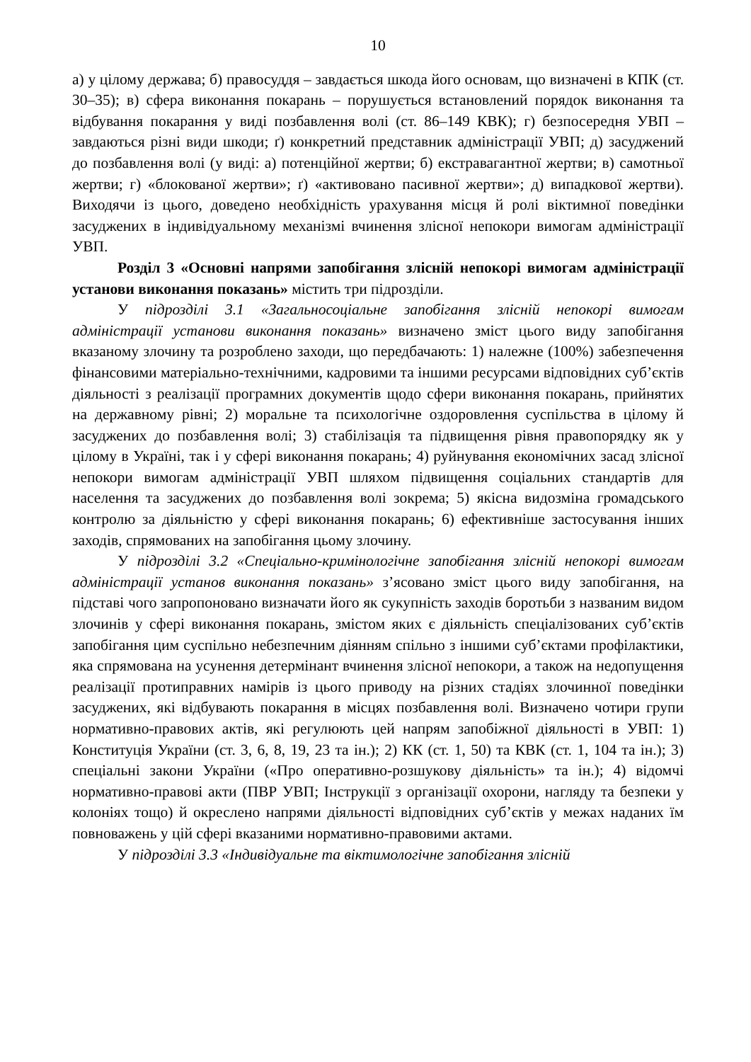10
а) у цілому держава; б) правосуддя – завдається шкода його основам, що визначені в КПК (ст. 30–35); в) сфера виконання покарань – порушується встановлений порядок виконання та відбування покарання у виді позбавлення волі (ст. 86–149 КВК); г) безпосередня УВП – завдаються різні види шкоди; ґ) конкретний представник адміністрації УВП; д) засуджений до позбавлення волі (у виді: а) потенційної жертви; б) екстравагантної жертви; в) самотньої жертви; г) «блокованої жертви»; ґ) «активовано пасивної жертви»; д) випадкової жертви). Виходячи із цього, доведено необхідність урахування місця й ролі віктимної поведінки засуджених в індивідуальному механізмі вчинення злісної непокори вимогам адміністрації УВП.
Розділ 3 «Основні напрями запобігання злісній непокорі вимогам адміністрації установи виконання показань» містить три підрозділи.
У підрозділі 3.1 «Загальносоціальне запобігання злісній непокорі вимогам адміністрації установи виконання показань» визначено зміст цього виду запобігання вказаному злочину та розроблено заходи, що передбачають: 1) належне (100%) забезпечення фінансовими матеріально-технічними, кадровими та іншими ресурсами відповідних суб’єктів діяльності з реалізації програмних документів щодо сфери виконання покарань, прийнятих на державному рівні; 2) моральне та психологічне оздоровлення суспільства в цілому й засуджених до позбавлення волі; 3) стабілізація та підвищення рівня правопорядку як у цілому в Україні, так і у сфері виконання покарань; 4) руйнування економічних засад злісної непокори вимогам адміністрації УВП шляхом підвищення соціальних стандартів для населення та засуджених до позбавлення волі зокрема; 5) якісна видозміна громадського контролю за діяльністю у сфері виконання покарань; 6) ефективніше застосування інших заходів, спрямованих на запобігання цьому злочину.
У підрозділі 3.2 «Спеціально-кримінологічне запобігання злісній непокорі вимогам адміністрації установ виконання показань» з’ясовано зміст цього виду запобігання, на підставі чого запропоновано визначати його як сукупність заходів боротьби з названим видом злочинів у сфері виконання покарань, змістом яких є діяльність спеціалізованих суб’єктів запобігання цим суспільно небезпечним діянням спільно з іншими суб’єктами профілактики, яка спрямована на усунення детермінант вчинення злісної непокори, а також на недопущення реалізації протиправних намірів із цього приводу на різних стадіях злочинної поведінки засуджених, які відбувають покарання в місцях позбавлення волі. Визначено чотири групи нормативно-правових актів, які регулюють цей напрям запобіжної діяльності в УВП: 1) Конституція України (ст. 3, 6, 8, 19, 23 та ін.); 2) КК (ст. 1, 50) та КВК (ст. 1, 104 та ін.); 3) спеціальні закони України («Про оперативно-розшукову діяльність» та ін.); 4) відомчі нормативно-правові акти (ПВР УВП; Інструкції з організації охорони, нагляду та безпеки у колоніях тощо) й окреслено напрями діяльності відповідних суб’єктів у межах наданих їм повноважень у цій сфері вказаними нормативно-правовими актами.
У підрозділі 3.3 «Індивідуальне та віктимологічне запобігання злісній